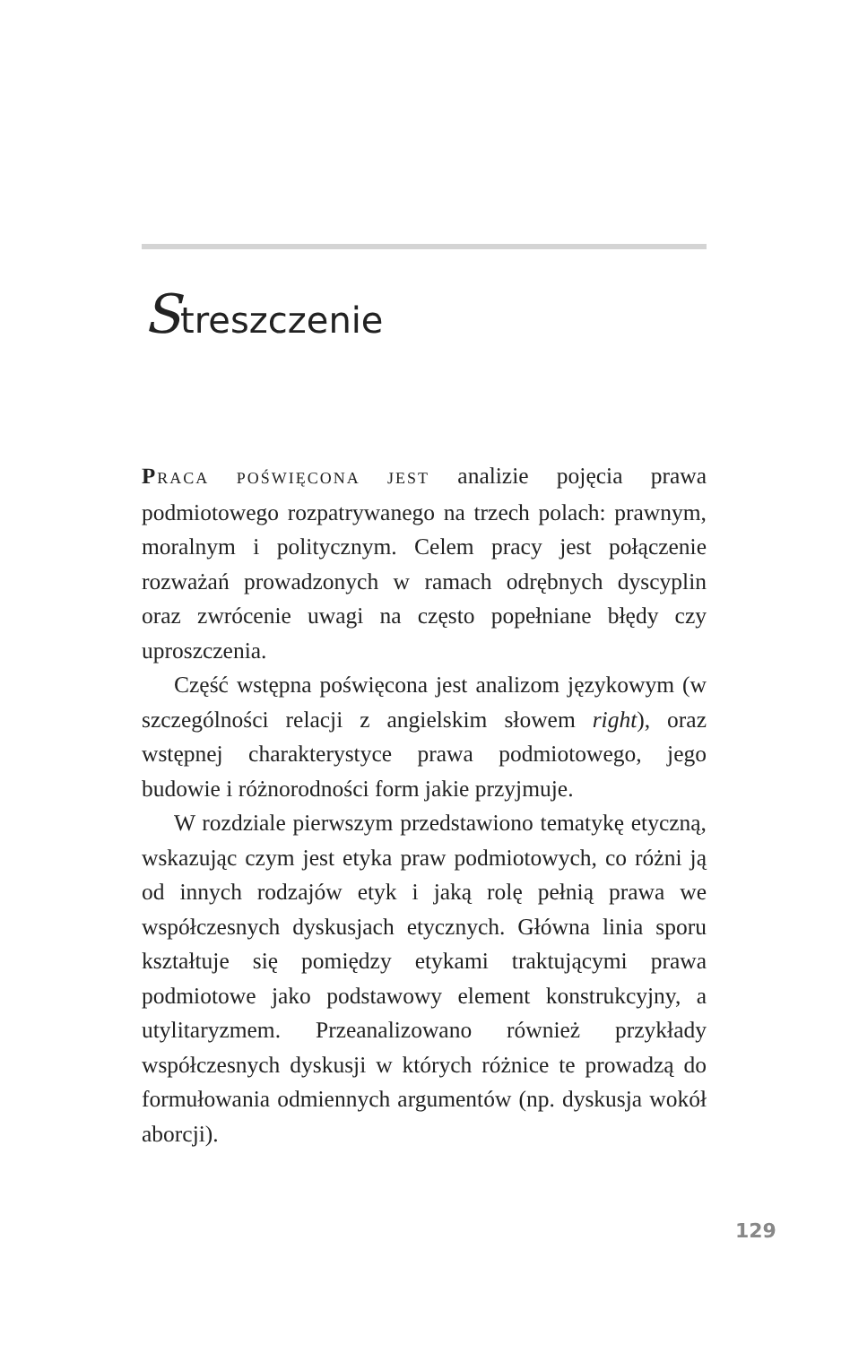Streszczenie
PRACA POŚWIĘCONA JEST analizie pojęcia prawa podmiotowego rozpatrywanego na trzech polach: prawnym, moralnym i politycznym. Celem pracy jest połączenie rozważań prowadzonych w ramach odrębnych dyscyplin oraz zwrócenie uwagi na często popełniane błędy czy uproszczenia.
Część wstępna poświęcona jest analizom językowym (w szczególności relacji z angielskim słowem right), oraz wstępnej charakterystyce prawa podmiotowego, jego budowie i różnorodności form jakie przyjmuje.
W rozdziale pierwszym przedstawiono tematykę etyczną, wskazując czym jest etyka praw podmiotowych, co różni ją od innych rodzajów etyk i jaką rolę pełnią prawa we współczesnych dyskusjach etycznych. Główna linia sporu kształtuje się pomiędzy etykami traktującymi prawa podmiotowe jako podstawowy element konstrukcyjny, a utylitaryzmem. Przeanalizowano również przykłady współczesnych dyskusji w których różnice te prowadzą do formułowania odmiennych argumentów (np. dyskusja wokół aborcji).
129